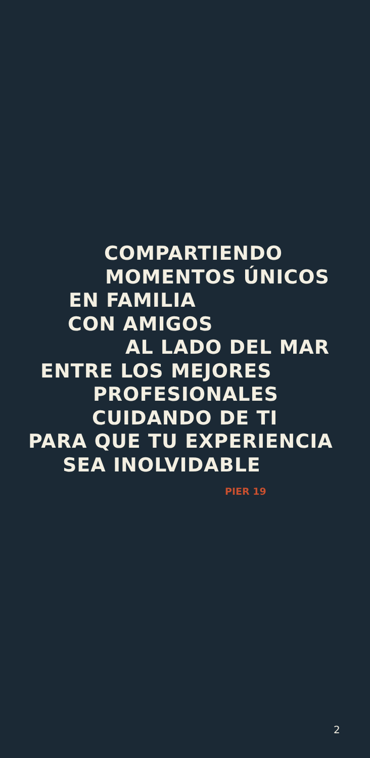COMPARTIENDO
MOMENTOS ÚNICOS
EN FAMILIA
CON AMIGOS
AL LADO DEL MAR
ENTRE LOS MEJORES
PROFESIONALES
CUIDANDO DE TI
PARA QUE TU EXPERIENCIA
SEA INOLVIDABLE
PIER 19
2